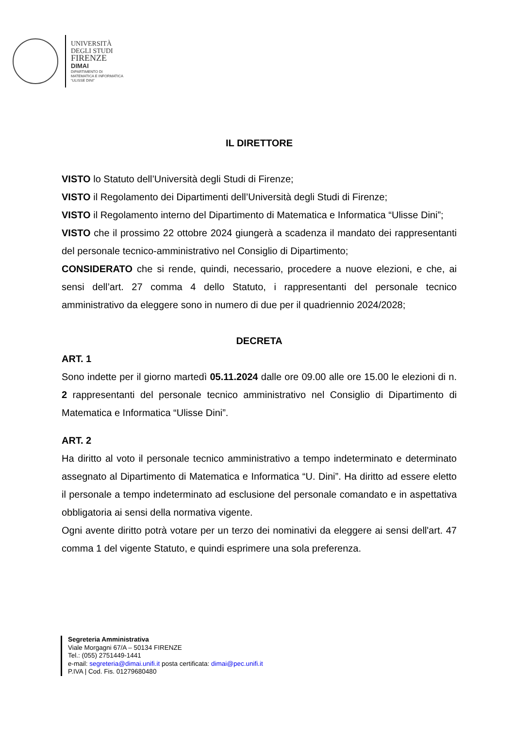UNIVERSITÀ
DEGLI STUDI
FIRENZE
DIMAI
DIPARTIMENTO DI
MATEMATICA E INFORMATICA
“ULISSE DINI”
IL DIRETTORE
VISTO lo Statuto dell’Università degli Studi di Firenze;
VISTO il Regolamento dei Dipartimenti dell’Università degli Studi di Firenze;
VISTO il Regolamento interno del Dipartimento di Matematica e Informatica “Ulisse Dini”;
VISTO che il prossimo 22 ottobre 2024 giungerà a scadenza il mandato dei rappresentanti del personale tecnico-amministrativo nel Consiglio di Dipartimento;
CONSIDERATO che si rende, quindi, necessario, procedere a nuove elezioni, e che, ai sensi dell’art. 27 comma 4 dello Statuto, i rappresentanti del personale tecnico amministrativo da eleggere sono in numero di due per il quadriennio 2024/2028;
DECRETA
ART. 1
Sono indette per il giorno martedì 05.11.2024 dalle ore 09.00 alle ore 15.00 le elezioni di n. 2 rappresentanti del personale tecnico amministrativo nel Consiglio di Dipartimento di Matematica e Informatica “Ulisse Dini”.
ART. 2
Ha diritto al voto il personale tecnico amministrativo a tempo indeterminato e determinato assegnato al Dipartimento di Matematica e Informatica “U. Dini”. Ha diritto ad essere eletto il personale a tempo indeterminato ad esclusione del personale comandato e in aspettativa obbligatoria ai sensi della normativa vigente.
Ogni avente diritto potrà votare per un terzo dei nominativi da eleggere ai sensi dell'art. 47 comma 1 del vigente Statuto, e quindi esprimere una sola preferenza.
Segreteria Amministrativa
Viale Morgagni 67/A – 50134 FIRENZE
Tel.: (055) 2751449-1441
e-mail: segreteria@dimai.unifi.it posta certificata: dimai@pec.unifi.it
P.IVA | Cod. Fis. 01279680480